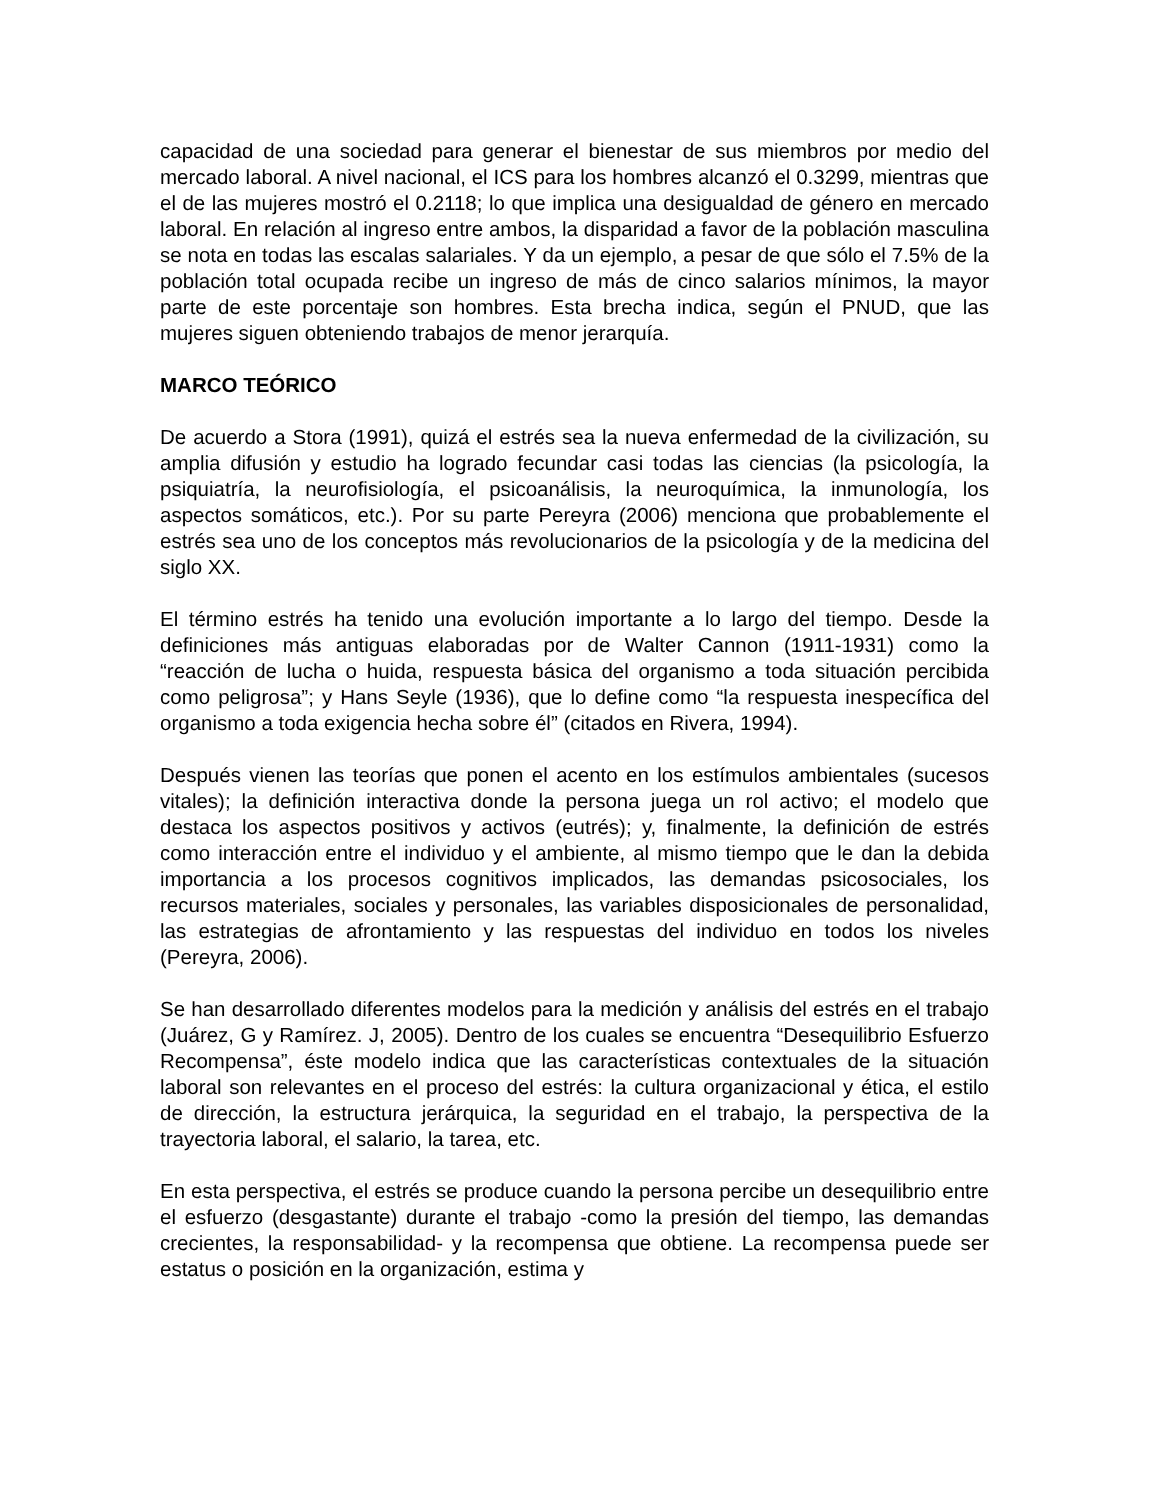capacidad de una sociedad para generar el bienestar de sus miembros por medio del mercado laboral. A nivel nacional, el ICS para los hombres alcanzó el 0.3299, mientras que el de las mujeres mostró el 0.2118; lo que implica una desigualdad de género en mercado laboral. En relación al ingreso entre ambos, la disparidad a favor de la población masculina se nota en todas las escalas salariales. Y da un ejemplo, a pesar de que sólo el 7.5% de la población total ocupada recibe un ingreso de más de cinco salarios mínimos, la mayor parte de este porcentaje son hombres. Esta brecha indica, según el PNUD, que las mujeres siguen obteniendo trabajos de menor jerarquía.
MARCO TEÓRICO
De acuerdo a Stora (1991), quizá el estrés sea la nueva enfermedad de la civilización, su amplia difusión y estudio ha logrado fecundar casi todas las ciencias (la psicología, la psiquiatría, la neurofisiología, el psicoanálisis, la neuroquímica, la inmunología, los aspectos somáticos, etc.). Por su parte Pereyra (2006) menciona que probablemente el estrés sea uno de los conceptos más revolucionarios de la psicología y de la medicina del siglo XX.
El término estrés ha tenido una evolución importante a lo largo del tiempo. Desde la definiciones más antiguas elaboradas por de Walter Cannon (1911-1931) como la “reacción de lucha o huida, respuesta básica del organismo a toda situación percibida como peligrosa”; y Hans Seyle (1936), que lo define como “la respuesta inespecífica del organismo a toda exigencia hecha sobre él” (citados en Rivera, 1994).
Después vienen las teorías que ponen el acento en los estímulos ambientales (sucesos vitales); la definición interactiva donde la persona juega un rol activo; el modelo que destaca los aspectos positivos y activos (eutrés); y, finalmente, la definición de estrés como interacción entre el individuo y el ambiente, al mismo tiempo que le dan la debida importancia a los procesos cognitivos implicados, las demandas psicosociales, los recursos materiales, sociales y personales, las variables disposicionales de personalidad, las estrategias de afrontamiento y las respuestas del individuo en todos los niveles (Pereyra, 2006).
Se han desarrollado diferentes modelos para la medición y análisis del estrés en el trabajo (Juárez, G y Ramírez. J, 2005). Dentro de los cuales se encuentra “Desequilibrio Esfuerzo Recompensa”, éste modelo indica que las características contextuales de la situación laboral son relevantes en el proceso del estrés: la cultura organizacional y ética, el estilo de dirección, la estructura jerárquica, la seguridad en el trabajo, la perspectiva de la trayectoria laboral, el salario, la tarea, etc.
En esta perspectiva, el estrés se produce cuando la persona percibe un desequilibrio entre el esfuerzo (desgastante) durante el trabajo -como la presión del tiempo, las demandas crecientes, la responsabilidad- y la recompensa que obtiene. La recompensa puede ser estatus o posición en la organización, estima y